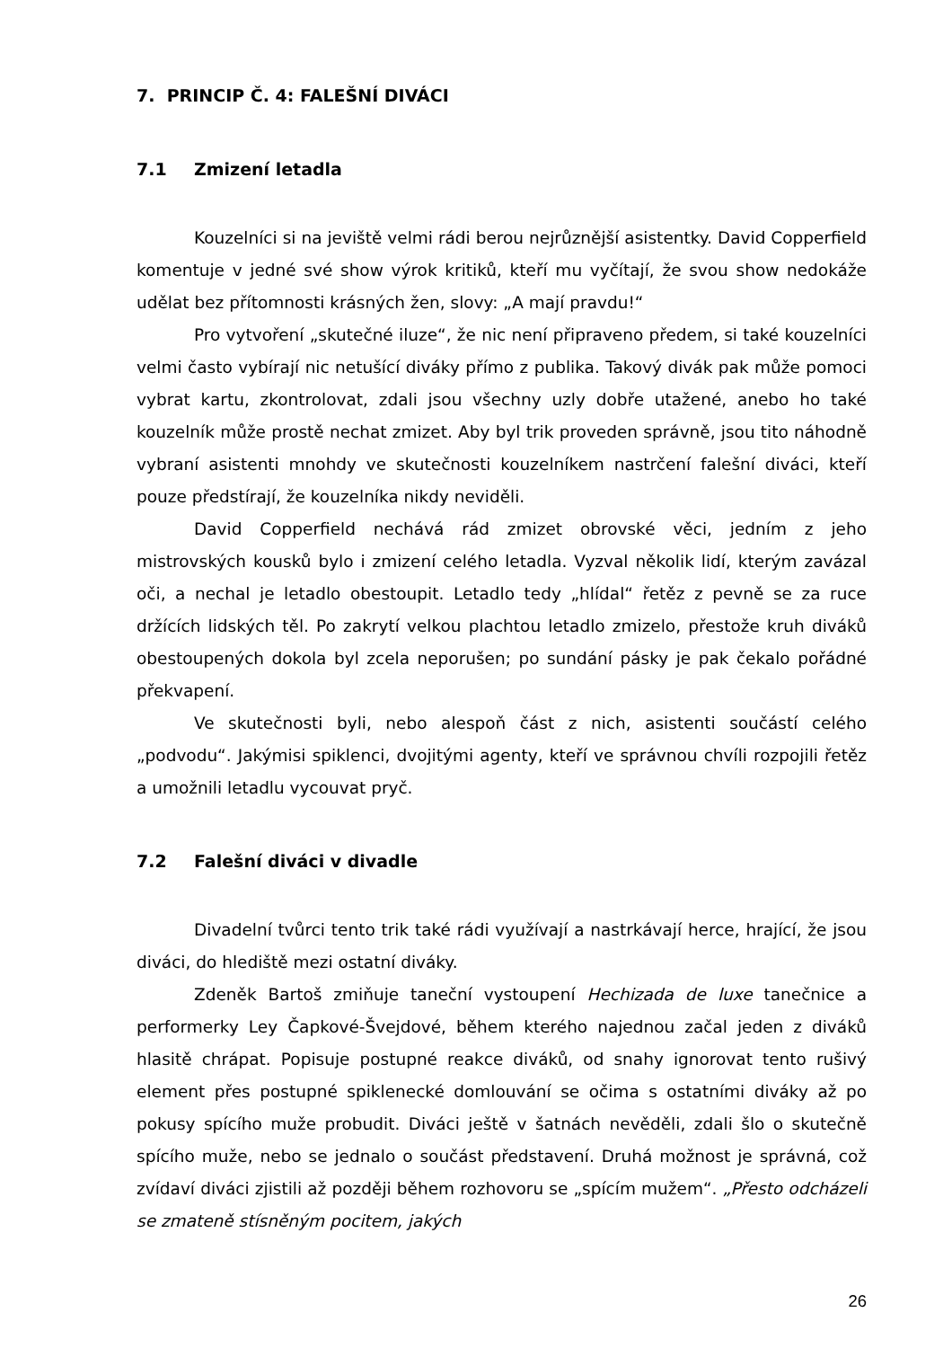7. PRINCIP Č. 4: FALEŠNÍ DIVÁCI
7.1 Zmizení letadla
Kouzelníci si na jeviště velmi rádi berou nejrůznější asistentky. David Copperfield komentuje v jedné své show výrok kritiků, kteří mu vyčítají, že svou show nedokáže udělat bez přítomnosti krásných žen, slovy: „A mají pravdu!“
Pro vytvoření „skutečné iluze“, že nic není připraveno předem, si také kouzelníci velmi často vybírají nic netušící diváky přímo z publika. Takový divák pak může pomoci vybrat kartu, zkontrolovat, zdali jsou všechny uzly dobře utažené, anebo ho také kouzelník může prostě nechat zmizet. Aby byl trik proveden správně, jsou tito náhodně vybraní asistenti mnohdy ve skutečnosti kouzelníkem nastrčení falešní diváci, kteří pouze předstírají, že kouzelníka nikdy neviděli.
David Copperfield nechává rád zmizet obrovské věci, jedním z jeho mistrovských kousků bylo i zmizení celého letadla. Vyzval několik lidí, kterým zavázal oči, a nechal je letadlo obestoupit. Letadlo tedy „hlídal“ řetěz z pevně se za ruce držících lidských těl. Po zakrytí velkou plachtou letadlo zmizelo, přestože kruh diváků obestoupených dokola byl zcela neporušen; po sundání pásky je pak čekalo pořádné překvapení.
Ve skutečnosti byli, nebo alespoň část z nich, asistenti součástí celého „podvodu“. Jakýmisi spiklenci, dvojitými agenty, kteří ve správnou chvíli rozpojili řetěz a umožnili letadlu vycouvat pryč.
7.2 Falešní diváci v divadle
Divadelní tvůrci tento trik také rádi využívají a nastrkávají herce, hrající, že jsou diváci, do hlediště mezi ostatní diváky.
Zdeněk Bartoš zmiňuje taneční vystoupení Hechizada de luxe tanečnice a performerky Ley Čapkové-Švejdové, během kterého najednou začal jeden z diváků hlasitě chrápat. Popisuje postupné reakce diváků, od snahy ignorovat tento rušivý element přes postupné spiklenecké domlouvání se očima s ostatními diváky až po pokusy spícího muže probudit. Diváci ještě v šatnách nevěděli, zdali šlo o skutečně spícího muže, nebo se jednalo o součást představení. Druhá možnost je správná, což zvídaví diváci zjistili až později během rozhovoru se „spícím mužem“. „Přesto odcházeli se zmateně stísněným pocitem, jakých
26